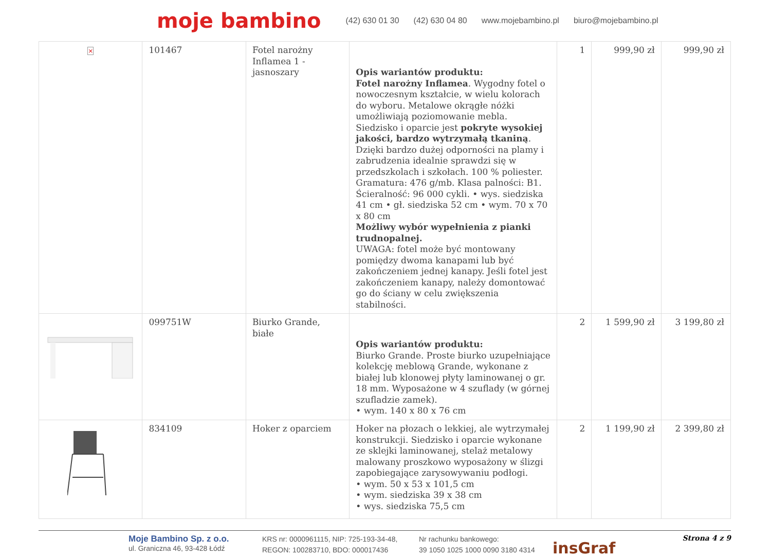moje bambino (42) 630 01 30 (42) 630 04 80 www.mojebambino.pl biuro@mojebambino.pl
| × | 101467 | Fotel narożny Inflamea 1 - jasnoszary | Opis wariantów produktu: Fotel narożny Inflamea . Wygodny fotel o nowoczesnym kształcie, w wielu kolorach do wyboru. Metalowe okrągłe nóżki umożliwiają poziomowanie mebla. Siedzisko i oparcie jest pokryte wysokiej jakości, bardzo wytrzymałą tkaniną . Dzięki bardzo dużej odporności na plamy i zabrudzenia idealnie sprawdzi się w przedszkolach i szkołach. 100 % poliester. Gramatura: 476 g/mb. Klasa palności: B1. Ścieralność: 96 000 cykli. • wys. siedziska 41 cm • gł. siedziska 52 cm • wym. 70 x 70 x 80 cm Możliwy wybór wypełnienia z pianki trudnopalnej. UWAGA: fotel może być montowany pomiędzy dwoma kanapami lub być zakończeniem jednej kanapy. Jeśli fotel jest zakończeniem kanapy, należy domontować go do ściany w celu zwiększenia stabilności. | 1 | 999,90 zł | 999,90 zł |
| | 099751W | Biurko Grande, białe | Opis wariantów produktu: Biurko Grande. Proste biurko uzupełniające kolekcję meblową Grande, wykonane z białej lub klonowej płyty laminowanej o gr. 18 mm. Wyposażone w 4 szuflady (w górnej szufladzie zamek). • wym. 140 x 80 x 76 cm | 2 | 1 599,90 zł | 3 199,80 zł |
| | 834109 | Hoker z oparciem | Hoker na płozach o lekkiej, ale wytrzymałej konstrukcji. Siedzisko i oparcie wykonane ze sklejki laminowanej, stelaż metalowy malowany proszkowo wyposażony w ślizgi zapobiegające zarysowywaniu podłogi. • wym. 50 x 53 x 101,5 cm • wym. siedziska 39 x 38 cm • wys. siedziska 75,5 cm | 2 | 1 199,90 zł | 2 399,80 zł |
Moje Bambino Sp. z o.o.
ul. Graniczna 46, 93-428 Łódź
KRS nr: 0000961115, NIP: 725-193-34-48,
REGON: 100283710, BDO: 000017436
Nr rachunku bankowego:
39 1050 1025 1000 0090 3180 4314
insGraf
Strona 4 z 9